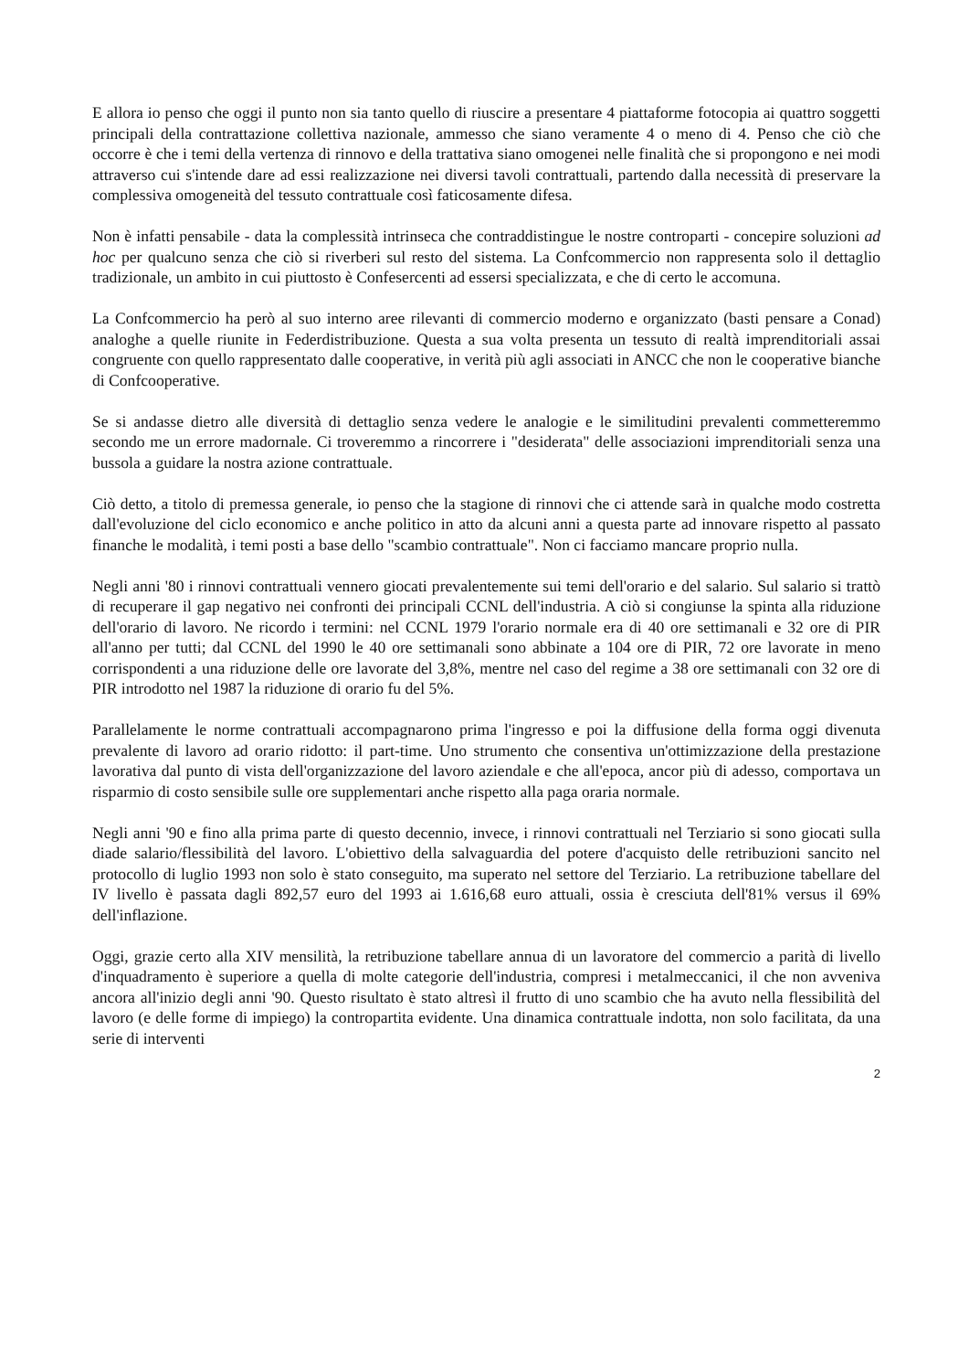E allora io penso che oggi il punto non sia tanto quello di riuscire a presentare 4 piattaforme fotocopia ai quattro soggetti principali della contrattazione collettiva nazionale, ammesso che siano veramente 4 o meno di 4. Penso che ciò che occorre è che i temi della vertenza di rinnovo e della trattativa siano omogenei nelle finalità che si propongono e nei modi attraverso cui s'intende dare ad essi realizzazione nei diversi tavoli contrattuali, partendo dalla necessità di preservare la complessiva omogeneità del tessuto contrattuale così faticosamente difesa.
Non è infatti pensabile - data la complessità intrinseca che contraddistingue le nostre controparti - concepire soluzioni ad hoc per qualcuno senza che ciò si riverberi sul resto del sistema. La Confcommercio non rappresenta solo il dettaglio tradizionale, un ambito in cui piuttosto è Confesercenti ad essersi specializzata, e che di certo le accomuna.
La Confcommercio ha però al suo interno aree rilevanti di commercio moderno e organizzato (basti pensare a Conad) analoghe a quelle riunite in Federdistribuzione. Questa a sua volta presenta un tessuto di realtà imprenditoriali assai congruente con quello rappresentato dalle cooperative, in verità più agli associati in ANCC che non le cooperative bianche di Confcooperative.
Se si andasse dietro alle diversità di dettaglio senza vedere le analogie e le similitudini prevalenti commetteremmo secondo me un errore madornale. Ci troveremmo a rincorrere i "desiderata" delle associazioni imprenditoriali senza una bussola a guidare la nostra azione contrattuale.
Ciò detto, a titolo di premessa generale, io penso che la stagione di rinnovi che ci attende sarà in qualche modo costretta dall'evoluzione del ciclo economico e anche politico in atto da alcuni anni a questa parte ad innovare rispetto al passato finanche le modalità, i temi posti a base dello "scambio contrattuale". Non ci facciamo mancare proprio nulla.
Negli anni '80 i rinnovi contrattuali vennero giocati prevalentemente sui temi dell'orario e del salario. Sul salario si trattò di recuperare il gap negativo nei confronti dei principali CCNL dell'industria. A ciò si congiunse la spinta alla riduzione dell'orario di lavoro. Ne ricordo i termini: nel CCNL 1979 l'orario normale era di 40 ore settimanali e 32 ore di PIR all'anno per tutti; dal CCNL del 1990 le 40 ore settimanali sono abbinate a 104 ore di PIR, 72 ore lavorate in meno corrispondenti a una riduzione delle ore lavorate del 3,8%, mentre nel caso del regime a 38 ore settimanali con 32 ore di PIR introdotto nel 1987 la riduzione di orario fu del 5%.
Parallelamente le norme contrattuali accompagnarono prima l'ingresso e poi la diffusione della forma oggi divenuta prevalente di lavoro ad orario ridotto: il part-time. Uno strumento che consentiva un'ottimizzazione della prestazione lavorativa dal punto di vista dell'organizzazione del lavoro aziendale e che all'epoca, ancor più di adesso, comportava un risparmio di costo sensibile sulle ore supplementari anche rispetto alla paga oraria normale.
Negli anni '90 e fino alla prima parte di questo decennio, invece, i rinnovi contrattuali nel Terziario si sono giocati sulla diade salario/flessibilità del lavoro. L'obiettivo della salvaguardia del potere d'acquisto delle retribuzioni sancito nel protocollo di luglio 1993 non solo è stato conseguito, ma superato nel settore del Terziario. La retribuzione tabellare del IV livello è passata dagli 892,57 euro del 1993 ai 1.616,68 euro attuali, ossia è cresciuta dell'81% versus il 69% dell'inflazione.
Oggi, grazie certo alla XIV mensilità, la retribuzione tabellare annua di un lavoratore del commercio a parità di livello d'inquadramento è superiore a quella di molte categorie dell'industria, compresi i metalmeccanici, il che non avveniva ancora all'inizio degli anni '90. Questo risultato è stato altresì il frutto di uno scambio che ha avuto nella flessibilità del lavoro (e delle forme di impiego) la contropartita evidente. Una dinamica contrattuale indotta, non solo facilitata, da una serie di interventi
2